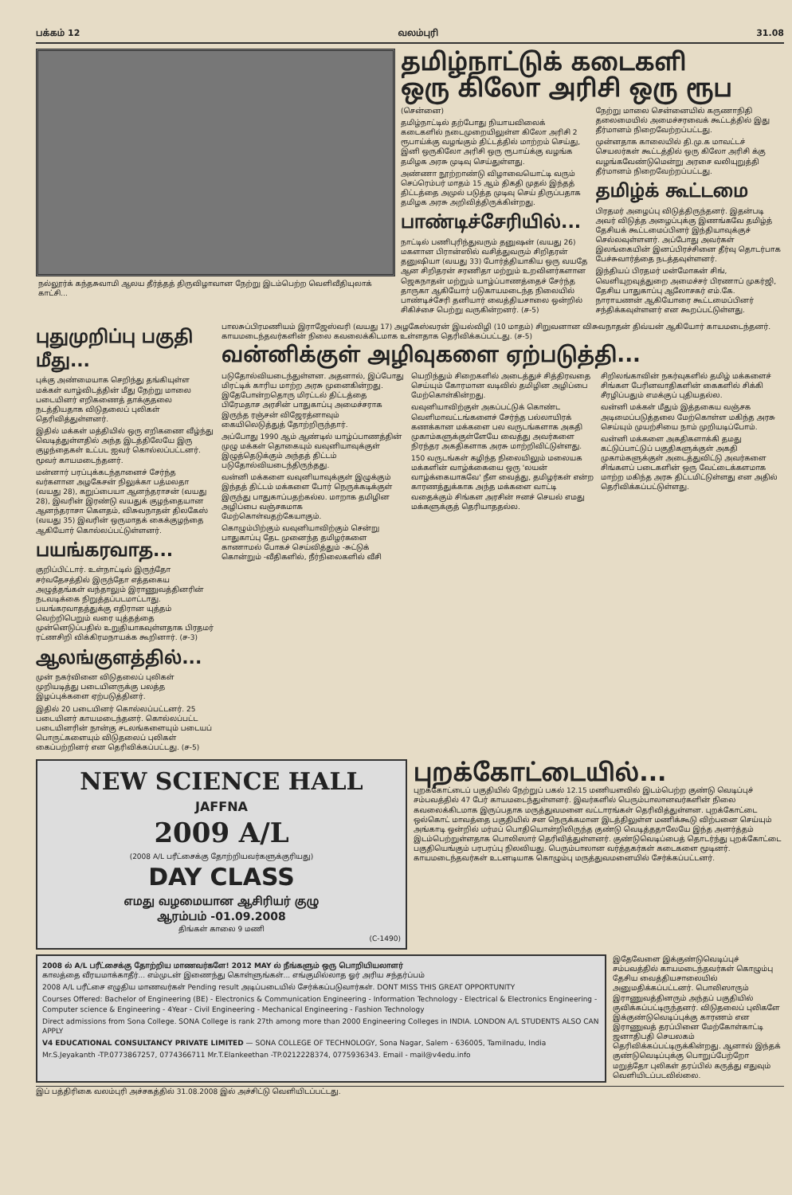பக்கம் 12 வலம்புரி 31.08
நல்லூர்க் கந்தசுவாமி ஆலய தீர்த்தத் திருவிழாவான நேற்று இடம்பெற்ற வெளிவீதியுலாக் காட்சி...
தமிழ்நாட்டுக் கடைகளி
ஒரு கிலோ அரிசி ஒரு ரூப
(சென்னை)
தமிழ்நாட்டில் தற்போது நியாயவிலைக் கடைகளில் நடைமுறையிலுள்ள கிலோ அரிசி 2 ரூபாய்க்கு வழங்கும் திட்டத்தில் மாற்றம் செய்து, இனி ஒருகிலோ அரிசி ஒரு ரூபாய்க்கு வழங்க தமிழக அரசு முடிவு செய்துள்ளது.
அண்ணா நூற்றாண்டு விழாவையொட்டி வரும் செப்ரெம்பர் மாதம் 15 ஆம் திகதி முதல் இந்தத் திட்டத்தை அமுல் படுத்த முடிவு செய் திருப்பதாக தமிழக அரசு அறிவித்திருக்கின்றது.
பாண்டிச்சேரியில்...
நாட்டில் பணிபுரிந்துவரும் தனுஷன் (வயது 26) மகளான பிரான்ஸில் வசித்துவரும் சிறிதரன் தனுஷியா (வயது 33) போர்த்தியாகிய ஒரு வயதே ஆன சிறிதரன் சரணிதா மற்றும் உறவினர்களான ஜெகநாதன் மற்றும் யாழ்ப்பாணத்தைச் சேர்ந்த தாருகா ஆகியோர் படுகாயமடைந்த நிலையில் பாண்டிச்சேரி தனியார் வைத்தியசாலை ஒன்றில் சிகிச்சை பெற்று வருகின்றனர். (ச-5)
நேற்று மாலை சென்னையில் கருணாநிதி தலைமையில் அமைச்சரவைக் கூட்டத்தில் இது தீர்மானம் நிறைவேற்றப்பட்டது.
முன்னதாக காலையில் தி.மு.க மாவட்டச் செயலர்கள் கூட்டத்தில் ஒரு கிலோ அரிசி க்கு வழங்கவேண்டுமென்று அரசை வலியுறுத்தி தீர்மானம் நிறைவேற்றப்பட்டது.
தமிழ்க் கூட்டமை
பிரதமர் அழைப்பு விடுத்திருந்தனர். இதன்படி அவர் விடுத்த அழைப்புக்கு இணங்கவே தமிழ்த் தேசியக் கூட்டமைப்பினர் இந்தியாவுக்குச் செல்லவுள்ளனர். அப்போது அவர்கள் இலங்கையின் இனப்பிரச்சினை தீர்வு தொடர்பாக பேச்சுவார்த்தை நடத்தவுள்ளனர்.
இந்தியப் பிரதமர் மன்மோகன் சிங், வெளியுறவுத்துறை அமைச்சர் பிரணாப் முகர்ஜி, தேசிய பாதுகாப்பு ஆலோசகர் எம்.கே. நாராயணன் ஆகியோரை கூட்டமைப்பினர் சந்திக்கவுள்ளனர் என கூறப்பட்டுள்ளது.
புதுமுறிப்பு பகுதி மீது...
புக்கு அண்மையாக செறிந்து தங்கியுள்ள மக்கள் வாழ்விடத்தின் மீது நேற்று மாலை படையினர் எறிகணைத் தாக்குதலை நடத்தியதாக விடுதலைப் புலிகள் தெரிவித்துள்ளனர்.
இதில் மக்கள் மத்தியில் ஒரு எறிகணை வீழ்ந்து வெடித்துள்ளதில் அந்த இடத்திலேயே இரு குழந்தைகள் உட்பட ஐவர் கொல்லப்பட்டனர். மூவர் காயமடைந்தனர்.
மன்னார் பரப்புக்கடந்தானைச் சேர்ந்த வர்களான அழகேசன் நிலுக்கா பத்மலதா (வயது 28), கறுப்பையா ஆனந்தராசன் (வயது 28), இவரின் இரண்டு வயதுக் குழந்தையான ஆனந்தராசா கௌதம், விசுவநாதன் திலகேஸ் (வயது 35) இவரின் ஒருமாதக் கைக்குழந்தை ஆகியோர் கொல்லப்பட்டுள்ளனர்.
பயங்கரவாத...
குறிப்பிட்டார். உள்நாட்டில் இருந்தோ சர்வதேசத்தில் இருந்தோ எத்தகைய அழுத்தங்கள் வந்தாலும் இராணுவத்தினரின் நடவடிக்கை நிறுத்தப்படமாட்டாது. பயங்கரவாதத்துக்கு எதிரான யுத்தம் வெற்றிபெறும் வரை யுத்தத்தை முன்னெடுப்பதில் உறுதியாகவுள்ளதாக பிரதமர் ரட்ணசிறி விக்கிரமநாயக்க கூறினார். (ச-3)
ஆலங்குளத்தில்...
முன் நகர்வினை விடுதலைப் புலிகள் முறியடித்து படையினருக்கு பலத்த இழப்புக்களை ஏற்படுத்தினர்.
இதில் 20 படையினர் கொல்லப்பட்டனர். 25 படையினர் காயமடைந்தனர். கொல்லப்பட்ட படையினரின் நான்கு சடலங்களையும் படையப் பொருட்களையும் விடுதலைப் புலிகள் கைப்பற்றினர் என தெரிவிக்கப்பட்டது. (ச-5)
பாலசுப்பிரமணியம் இராஜேஸ்வரி (வயது 17) அழகேஸ்வரன் இயல்விழி (10 மாதம்) சிறுவனான விசுவநாதன் திவ்யன் ஆகியோர் காயமடைந்தனர். காயமடைந்தவர்களின் நிலை கவலைக்கிடமாக உள்ளதாக தெரிவிக்கப்பட்டது. (ச-5)
வன்னிக்குள் அழிவுகளை ஏற்படுத்தி...
படுதோல்வியடைந்துள்ளன. அதனால், இப்போது மிரட்டிக் காரிய மாற்ற அரசு முனைகின்றது. இதேபோன்றதொரு மிரட்டல் திட்டத்தை பிரேமதாச அரசின் பாதுகாப்பு அமைச்சராக இருந்த ரஞ்சன் விஜேரத்னாவும் கையிலெடுத்துத் தோற்றிருந்தார்.
அப்போது 1990 ஆம் ஆண்டில் யாழ்ப்பாணத்தின் முழு மக்கள் தொகையும் வவுனியாவுக்குள் இழுத்தெடுக்கும் அந்தத் திட்டம் படுதோல்வியடைந்திருந்தது.
வன்னி மக்களை வவுனியாவுக்குள் இழுக்கும் இந்தத் திட்டம் மக்களை போர் நெருக்கடிக்குள் இருந்து பாதுகாப்பதற்கல்ல. மாறாக தமிழின அழிப்பை வஞ்சகமாக மேற்கொள்வதற்கேயாகும்.
கொழும்பிற்கும் வவுனியாவிற்கும் சென்று பாதுகாப்பு தேட முனைந்த தமிழர்களை காணாமல் போகச் செய்வித்தும் -சுட்டுக் கொன்றும் -வீதிகளில், நீர்நிலைகளில் வீசி
யெறிந்தும் சிறைகளில் அடைத்துச் சித்திரவதை செய்யும் கோரமான வடிவில் தமிழின அழிப்பை மேற்கொள்கின்றது.
வவுனியாவிற்குள் அகப்பட்டுக் கொண்ட வெளிமாவட்டங்களைச் சேர்ந்த பல்லாயிரக் கணக்கான மக்களை பல வருடங்களாக அகதி முகாம்களுக்குள்ளேயே வைத்து அவர்களை நிரந்தர அகதிகளாக அரசு மாற்றிவிட்டுள்ளது.
150 வருடங்கள் கழிந்த நிலையிலும் மலையக மக்களின் வாழ்க்கையை ஒரு 'லயன் வாழ்க்கையாகவே' நீள வைத்து, தமிழர்கள் என்ற காரணத்துக்காக அந்த மக்களை வாட்டி வதைக்கும் சிங்கள அரசின் ஈனச் செயல் எமது மக்களுக்குத் தெரியாததல்ல.
சிறிலங்காவின் நகர்வுகளில் தமிழ் மக்களைச் சிங்கள பேரினவாதிகளின் கைகளில் சிக்கி சீரழிப்பதும் எமக்குப் புதியதல்ல.
வன்னி மக்கள் மீதும் இத்தகைய வஞ்சக அடிமைப்படுத்தலை மேற்கொள்ள மகிந்த அரசு செய்யும் முயற்சியை நாம் முறியடிப்போம்.
வன்னி மக்களை அகதிகளாக்கி தமது கட்டுப்பாட்டுப் பகுதிகளுக்குள் அகதி முகாம்களுக்குள் அடைத்துவிட்டு அவர்களை சிங்களப் படைகளின் ஒரு வேட்டைக்களமாக மாற்ற மகிந்த அரசு திட்டமிட்டுள்ளது என அதில் தெரிவிக்கப்பட்டுள்ளது.
NEW SCIENCE HALL
JAFFNA
2009 A/L
(2008 A/L பரீட்சைக்கு தோற்றியவர்களுக்குரியது)
DAY CLASS
எமது வழமையான ஆசிரியர் குழு
ஆரம்பம் -01.09.2008
திங்கள் காலை 9 மணி
(C-1490)
புறக்கோட்டையில்...
புறக்கோட்டைப் பகுதியில் நேற்றுப் பகல் 12.15 மணியளவில் இடம்பெற்ற குண்டு வெடிப்புச் சம்பவத்தில் 47 பேர் காயமடைந்துள்ளனர். இவர்களில் பெரும்பாலானவர்களின் நிலை கவலைக்கிடமாக இருப்பதாக மருத்துவமனை வட்டாரங்கள் தெரிவித்துள்ளன. புறக்கோட்டை ஒல்கொட் மாவத்தை பகுதியில் சன நெருக்கமான இடத்திலுள்ள மணிக்கூடு விற்பனை செய்யும் அங்காடி ஒன்றில் மர்மப் பொதியொன்றிலிருந்த குண்டு வெடித்ததாலேயே இந்த அனர்த்தம் இடம்பெற்றுள்ளதாக பொலிஸார் தெரிவித்துள்ளனர். குண்டுவெடிப்பைத் தொடர்ந்து புறக்கோட்டை பகுதியெங்கும் பரபரப்பு நிலவியது. பெரும்பாலான வர்த்தகர்கள் கடைகளை மூடினர். காயமடைந்தவர்கள் உடனடியாக கொழும்பு மருத்துவமனையில் சேர்க்கப்பட்டனர்.
2008 ல் A/L பரீட்சைக்கு தோற்றிய மாணவர்களே! 2012 MAY ல் நீங்களும் ஒரு பொறியியலாளர்
காலத்தை வீரயமாக்காதீர்... எம்முடன் இணைந்து கொள்ளுங்கள்... எங்குமில்லாத ஓர் அரிய சந்தர்ப்பம்
2008 A/L பரீட்சை எழுதிய மாணவர்கள் Pending result அடிப்படையில் சேர்க்கப்படுவார்கள். DONT MISS THIS GREAT OPPORTUNITY
Courses Offered: Bachelor of Engineering (BE) - Electronics & Communication Engineering - Information Technology - Electrical & Electronics Engineering - Computer science & Engineering - 4Year - Civil Engineering - Mechanical Engineering - Fashion Technology
Direct admissions from Sona College. SONA College is rank 27th among more than 2000 Engineering Colleges in INDIA. LONDON A/L STUDENTS ALSO CAN APPLY
V4 EDUCATIONAL CONSULTANCY PRIVATE LIMITED — SONA COLLEGE OF TECHNOLOGY, Sona Nagar, Salem - 636005, Tamilnadu, India
Mr.S.Jeyakanth -TP.0773867257, 0774366711 Mr.T.Elankeethan -TP.0212228374, 0775936343. Email - mail@v4edu.info
இதேவேளை இக்குண்டுவெடிப்புச் சம்பவத்தில் காயமடைந்தவர்கள் கொழும்பு தேசிய வைத்தியசாலையில் அனுமதிக்கப்பட்டனர். பொலிஸாரும் இராணுவத்தினரும் அந்தப் பகுதியில் குவிக்கப்பட்டிருந்தனர். விடுதலைப் புலிகளே இக்குண்டுவெடிப்புக்கு காரணம் என இராணுவத் தரப்பினை மேற்கோள்காட்டி ஜனாதிபதி செயலகம் தெரிவிக்கப்பட்டிருக்கின்றது. ஆனால் இந்தக் குண்டுவெடிப்புக்கு பொறுப்பேற்றோ மறுத்தோ புலிகள் தரப்பில் கருத்து எதுவும் வெளியிடப்படவில்லை.
இப் பத்திரிகை வலம்புரி அச்சகத்தில் 31.08.2008 இல் அச்சிட்டு வெளியிடப்பட்டது.